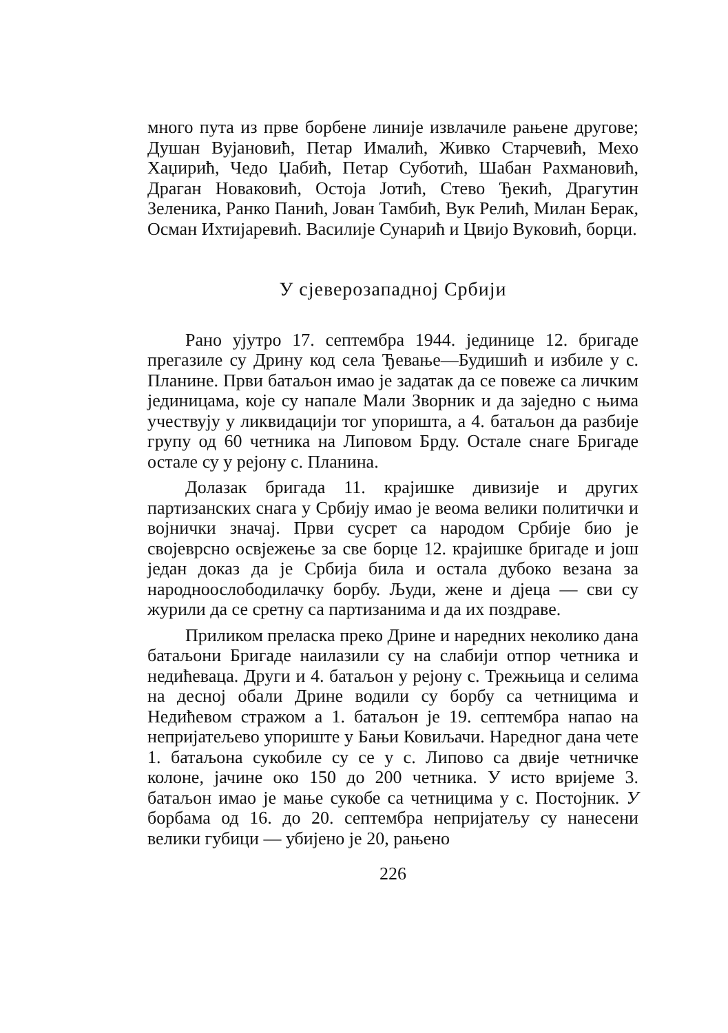много пута из прве борбене линије извлачиле рањене другове; Душан Вујановић, Петар Ималић, Живко Старчевић, Мехо Хаџирић, Чедо Џабић, Петар Суботић, Шабан Рахмановић, Драган Новаковић, Остоја Јотић, Стево Ђекић, Драгутин Зеленика, Ранко Панић, Јован Тамбић, Вук Релић, Милан Берак, Осман Ихтијаревић. Василије Сунарић и Цвијо Вуковић, борци.
У сјеверозападној Србији
Рано ујутро 17. септембра 1944. јединице 12. бригаде прегазиле су Дрину код села Ђевање—Будишић и избиле у с. Планине. Први батаљон имао је задатак да се повеже са личким јединицама, које су напале Мали Зворник и да заједно с њима учествују у ликвидацији тог упоришта, а 4. батаљон да разбије групу од 60 четника на Липовом Брду. Остале снаге Бригаде остале су у рејону с. Планина.
Долазак бригада 11. крајишке дивизије и других партизанских снага у Србију имао је веома велики политички и војнички значај. Први сусрет са народом Србије био је својеврсно освјежење за све борце 12. крајишке бригаде и још један доказ да је Србија била и остала дубоко везана за народноослободилачку борбу. Људи, жене и дјеца — сви су журили да се сретну са партизанима и да их поздраве.
Приликом преласка преко Дрине и наредних неколико дана батаљони Бригаде наилазили су на слабији отпор четника и недићеваца. Други и 4. батаљон у рејону с. Трежњица и селима на десној обали Дрине водили су борбу са четницима и Недићевом стражом а 1. батаљон је 19. септембра напао на непријатељево упориште у Бањи Ковиљачи. Наредног дана чете 1. батаљона сукобиле су се у с. Липово са двије четничке колоне, јачине око 150 до 200 четника. У исто вријеме 3. батаљон имао је мање сукобе са четницима у с. Постојник. У борбама од 16. до 20. септембра непријатељу су нанесени велики губици — убијено је 20, рањено
226